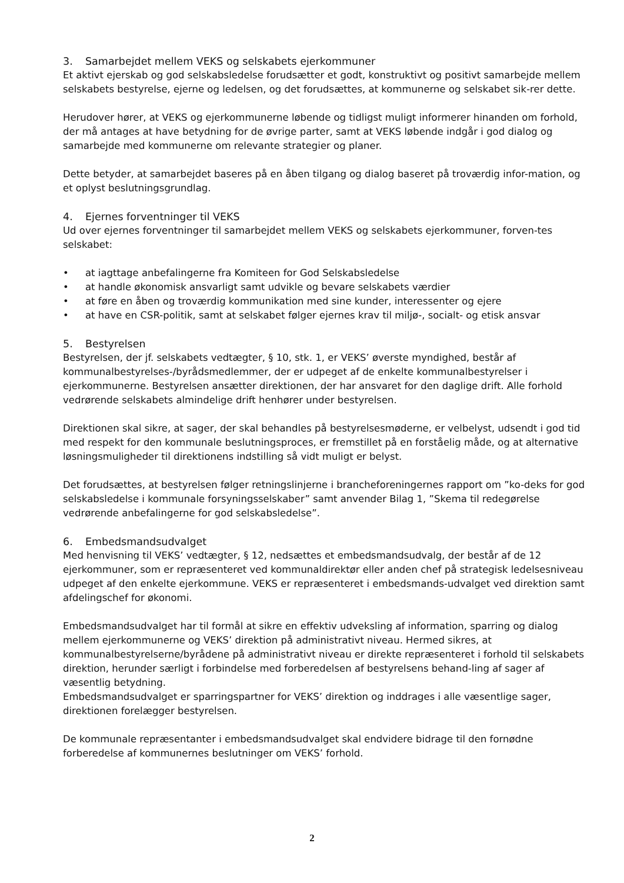3. Samarbejdet mellem VEKS og selskabets ejerkommuner
Et aktivt ejerskab og god selskabsledelse forudsætter et godt, konstruktivt og positivt samarbejde mellem
selskabets bestyrelse, ejerne og ledelsen, og det forudsættes, at kommunerne og selskabet sik-rer dette.
Herudover hører, at VEKS og ejerkommunerne løbende og tidligst muligt informerer hinanden om forhold, der må antages at have betydning for de øvrige parter, samt at VEKS løbende indgår i god dialog og samarbejde med kommunerne om relevante strategier og planer.
Dette betyder, at samarbejdet baseres på en åben tilgang og dialog baseret på troværdig infor-mation, og et oplyst beslutningsgrundlag.
4. Ejernes forventninger til VEKS
Ud over ejernes forventninger til samarbejdet mellem VEKS og selskabets ejerkommuner, forven-tes selskabet:
• at iagttage anbefalingerne fra Komiteen for God Selskabsledelse
• at handle økonomisk ansvarligt samt udvikle og bevare selskabets værdier
• at føre en åben og troværdig kommunikation med sine kunder, interessenter og ejere
• at have en CSR-politik, samt at selskabet følger ejernes krav til miljø-, socialt- og etisk ansvar
5. Bestyrelsen
Bestyrelsen, der jf. selskabets vedtægter, § 10, stk. 1, er VEKS’ øverste myndighed, består af kommunalbestyrelses-/byrådsmedlemmer, der er udpeget af de enkelte kommunalbestyrelser i ejerkommunerne. Bestyrelsen ansætter direktionen, der har ansvaret for den daglige drift. Alle forhold vedrørende selskabets almindelige drift henhører under bestyrelsen.
Direktionen skal sikre, at sager, der skal behandles på bestyrelsesmøderne, er velbelyst, udsendt i god tid med respekt for den kommunale beslutningsproces, er fremstillet på en forståelig måde, og at alternative løsningsmuligheder til direktionens indstilling så vidt muligt er belyst.
Det forudsættes, at bestyrelsen følger retningslinjerne i brancheforeningernes rapport om ”ko-deks for god selskabsledelse i kommunale forsyningsselskaber” samt anvender Bilag 1, ”Skema til redegørelse vedrørende anbefalingerne for god selskabsledelse”.
6. Embedsmandsudvalget
Med henvisning til VEKS’ vedtægter, § 12, nedsættes et embedsmandsudvalg, der består af de 12 ejerkommuner, som er repræsenteret ved kommunaldirektør eller anden chef på strategisk ledelsesniveau udpeget af den enkelte ejerkommune. VEKS er repræsenteret i embedsmands-udvalget ved direktion samt afdelingschef for økonomi.
Embedsmandsudvalget har til formål at sikre en effektiv udveksling af information, sparring og dialog mellem ejerkommunerne og VEKS’ direktion på administrativt niveau. Hermed sikres, at kommunalbestyrelserne/byrådene på administrativt niveau er direkte repræsenteret i forhold til selskabets direktion, herunder særligt i forbindelse med forberedelsen af bestyrelsens behand-ling af sager af væsentlig betydning.
Embedsmandsudvalget er sparringspartner for VEKS’ direktion og inddrages i alle væsentlige sager, direktionen forelægger bestyrelsen.
De kommunale repræsentanter i embedsmandsudvalget skal endvidere bidrage til den fornødne forberedelse af kommunernes beslutninger om VEKS’ forhold.
2